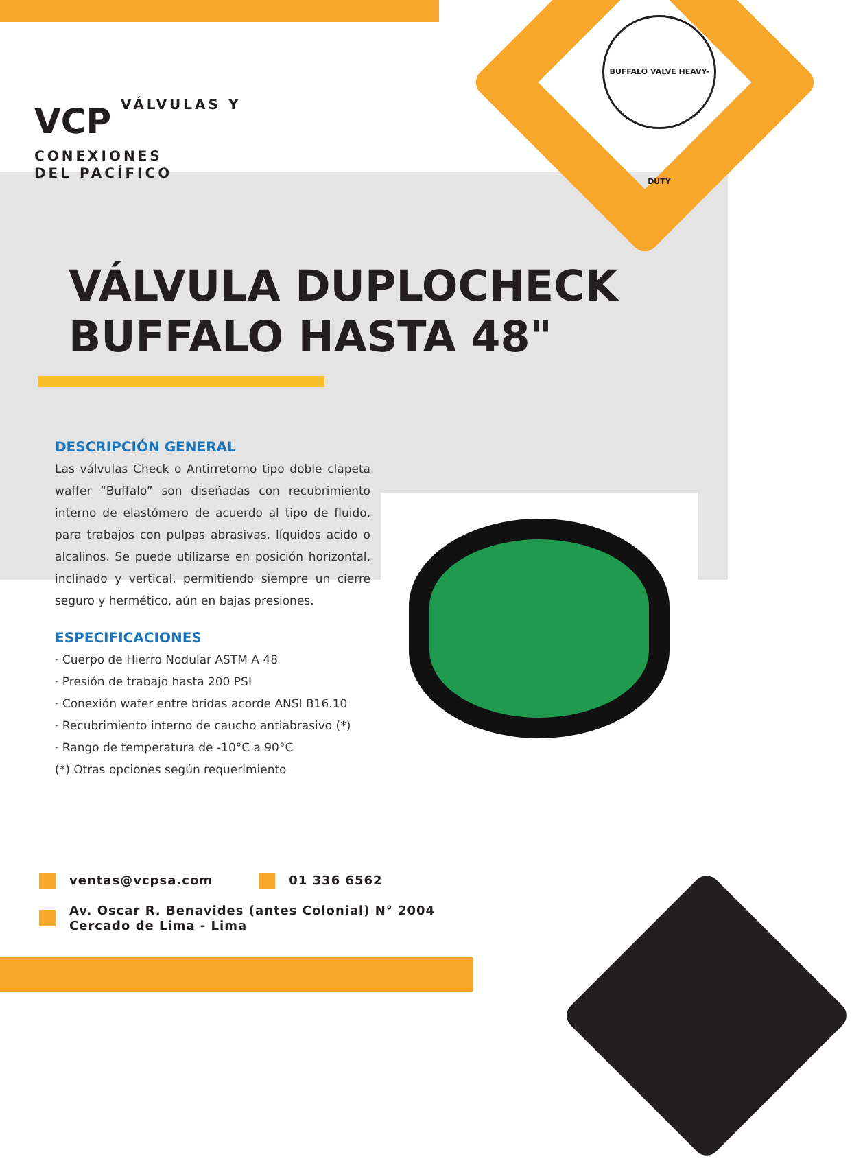BUFFALO VALVE HEAVY-DUTY
VCP VÁLVULAS Y
CONEXIONES
DEL PACÍFICO
VÁLVULA DUPLOCHECK
BUFFALO HASTA 48"
DESCRIPCIÓN GENERAL
Las válvulas Check o Antirretorno tipo doble clapeta waffer “Buffalo” son diseñadas con recubrimiento interno de elastómero de acuerdo al tipo de fluido, para trabajos con pulpas abrasivas, líquidos acido o alcalinos. Se puede utilizarse en posición horizontal, inclinado y vertical, permitiendo siempre un cierre seguro y hermético, aún en bajas presiones.
ESPECIFICACIONES
· Cuerpo de Hierro Nodular ASTM A 48
· Presión de trabajo hasta 200 PSI
· Conexión wafer entre bridas acorde ANSI B16.10
· Recubrimiento interno de caucho antiabrasivo (*)
· Rango de temperatura de -10°C a 90°C
(*) Otras opciones según requerimiento
ventas@vcpsa.com 01 336 6562
Av. Oscar R. Benavides (antes Colonial) N° 2004
Cercado de Lima - Lima